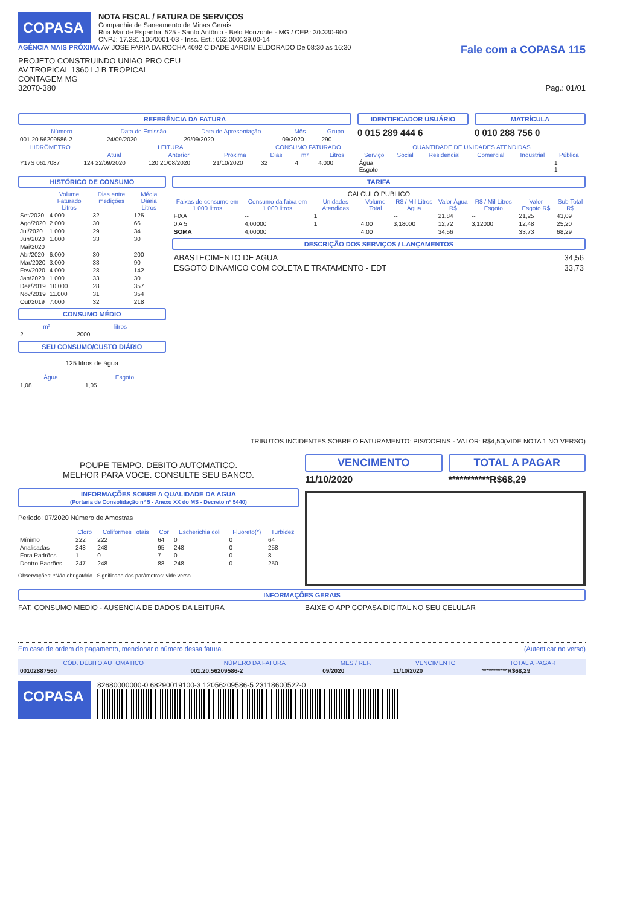COPASA
NOTA FISCAL / FATURA DE SERVIÇOS
Companhia de Saneamento de Minas Gerais
Rua Mar de Espanha, 525 - Santo Antônio - Belo Horizonte - MG / CEP.: 30.330-900
CNPJ: 17.281.106/0001-03 - Insc. Est.: 062.000139.00-14
AGÊNCIA MAIS PRÓXIMA AV JOSE FARIA DA ROCHA 4092 CIDADE JARDIM ELDORADO De 08:30 as 16:30
Fale com a COPASA 115
PROJETO CONSTRUINDO UNIAO PRO CEU
AV TROPICAL 1360 LJ B TROPICAL
CONTAGEM MG
32070-380 Pag.: 01/01
REFERÊNCIA DA FATURA
| Número | Data de Emissão | Data de Apresentação | Mês | Grupo |
| --- | --- | --- | --- | --- |
| 001.20.56209586-2 | 24/09/2020 | 29/09/2020 | 09/2020 | 290 |
IDENTIFICADOR USUÁRIO
0 015 289 444 6
MATRÍCULA
0 010 288 756 0
| HIDRÔMETRO | LEITURA | | | CONSUMO FATURADO | | | QUANTIDADE DE UNIDADES ATENDIDAS | | | | | |
| --- | --- | --- | --- | --- | --- | --- | --- | --- | --- | --- | --- | --- |
| | Atual | Anterior | Próxima | Dias | m³ | Litros | Serviço | Social | Residencial | Comercial | Industrial | Pública |
| Y17S 0617087 | 124 22/09/2020 | 120 21/08/2020 | 21/10/2020 | 32 | 4 | 4.000 | Água Esgoto | | | | | 1 1 |
HISTÓRICO DE CONSUMO
| | Volume Faturado Litros | Dias entre medições | Média Diária Litros |
| --- | --- | --- | --- |
| Set/2020 | 4.000 | 32 | 125 |
| Ago/2020 | 2.000 | 30 | 66 |
| Jul/2020 | 1.000 | 29 | 34 |
| Jun/2020 | 1.000 | 33 | 30 |
| Mai/2020 | | | |
| Abr/2020 | 6.000 | 30 | 200 |
| Mar/2020 | 3.000 | 33 | 90 |
| Fev/2020 | 4.000 | 28 | 142 |
| Jan/2020 | 1.000 | 33 | 30 |
| Dez/2019 | 10.000 | 28 | 357 |
| Nov/2019 | 11.000 | 31 | 354 |
| Out/2019 | 7.000 | 32 | 218 |
CONSUMO MÉDIO
| m³ | litros |
| --- | --- |
| 2 | 2000 |
SEU CONSUMO/CUSTO DIÁRIO
125 litros de água
| Água | Esgoto |
| --- | --- |
| 1,08 | 1,05 |
TARIFA
CALCULO PUBLICO
| Faixas de consumo em 1.000 litros | Consumo da faixa em 1.000 litros | Unidades Atendidas | Volume Total | R$ / Mil Litros Água | Valor Água R$ | R$ / Mil Litros Esgoto | Valor Esgoto R$ | Sub Total R$ |
| --- | --- | --- | --- | --- | --- | --- | --- | --- |
| FIXA | -- | 1 | | -- | 21,84 | -- | 21,25 | 43,09 |
| 0 A 5 | 4,00000 | 1 | 4,00 | 3,18000 | 12,72 | 3,12000 | 12,48 | 25,20 |
| SOMA | 4,00000 | | 4,00 | | 34,56 | | 33,73 | 68,29 |
DESCRIÇÃO DOS SERVIÇOS / LANÇAMENTOS
| ABASTECIMENTO DE AGUA | 34,56 |
| ESGOTO DINAMICO COM COLETA E TRATAMENTO - EDT | 33,73 |
TRIBUTOS INCIDENTES SOBRE O FATURAMENTO: PIS/COFINS - VALOR: R$4,50(VIDE NOTA 1 NO VERSO)
POUPE TEMPO. DEBITO AUTOMATICO.
MELHOR PARA VOCE. CONSULTE SEU BANCO.
INFORMAÇÕES SOBRE A QUALIDADE DA AGUA
(Portaria de Consolidação nº 5 - Anexo XX do MS - Decreto nº 5440)
Periodo: 07/2020 Número de Amostras
| | Cloro | Coliformes Totais | Cor | Escherichia coli | Fluoreto(*) | Turbidez |
| --- | --- | --- | --- | --- | --- | --- |
| Mínimo | 222 | 222 | 64 | 0 | 0 | 64 |
| Analisadas | 248 | 248 | 95 | 248 | 0 | 258 |
| Fora Padrões | 1 | 0 | 7 | 0 | 0 | 8 |
| Dentro Padrões | 247 | 248 | 88 | 248 | 0 | 250 |
Observações: *Não obrigatório Significado dos parâmetros: vide verso
VENCIMENTO
11/10/2020
TOTAL A PAGAR
***********R$68,29
INFORMAÇÕES GERAIS
FAT. CONSUMO MEDIO - AUSENCIA DE DADOS DA LEITURA
BAIXE O APP COPASA DIGITAL NO SEU CELULAR
Em caso de ordem de pagamento, mencionar o número dessa fatura. (Autenticar no verso)
| CÓD. DÉBITO AUTOMÁTICO | NÚMERO DA FATURA | MÊS / REF. | VENCIMENTO | TOTAL A PAGAR |
| --- | --- | --- | --- | --- |
| 00102887560 | 001.20.56209586-2 | 09/2020 | 11/10/2020 | ***********R$68,29 |
COPASA
82680000000-0 68290019100-3 12056209586-5 23118600522-0